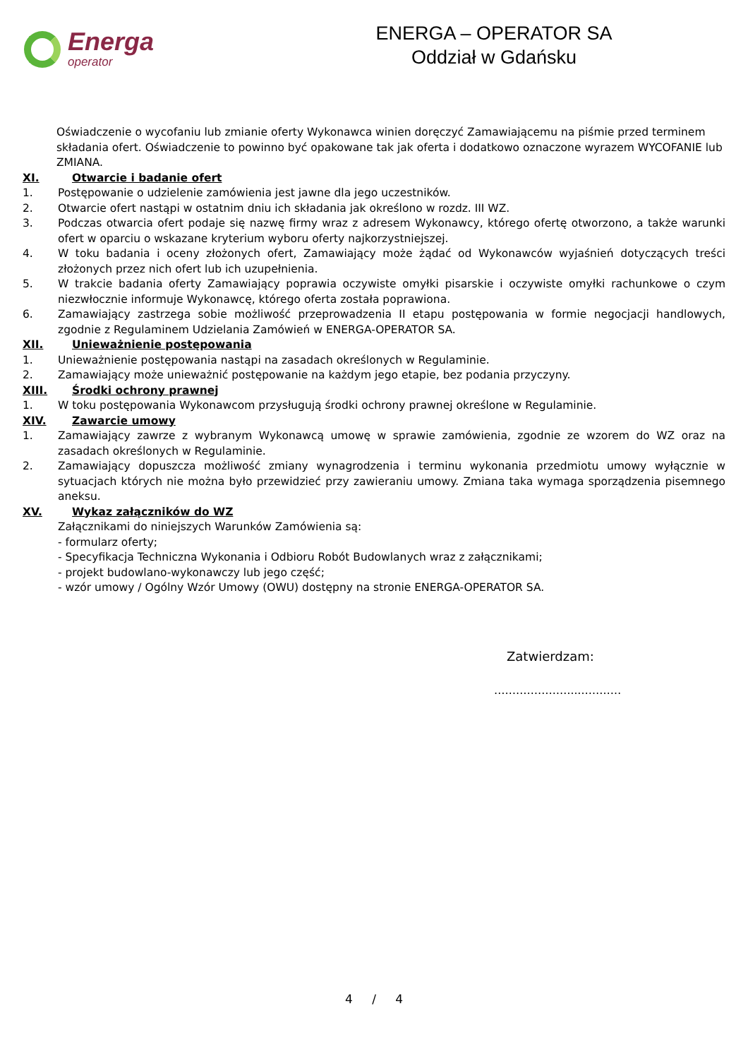Energa
operator
ENERGA – OPERATOR SA
Oddział w Gdańsku
Oświadczenie o wycofaniu lub zmianie oferty Wykonawca winien doręczyć Zamawiającemu na piśmie przed terminem składania ofert. Oświadczenie to powinno być opakowane tak jak oferta i dodatkowo oznaczone wyrazem WYCOFANIE lub ZMIANA.
XI. Otwarcie i badanie ofert
1. Postępowanie o udzielenie zamówienia jest jawne dla jego uczestników.
2. Otwarcie ofert nastąpi w ostatnim dniu ich składania jak określono w rozdz. III WZ.
3. Podczas otwarcia ofert podaje się nazwę firmy wraz z adresem Wykonawcy, którego ofertę otworzono, a także warunki ofert w oparciu o wskazane kryterium wyboru oferty najkorzystniejszej.
4. W toku badania i oceny złożonych ofert, Zamawiający może żądać od Wykonawców wyjaśnień dotyczących treści złożonych przez nich ofert lub ich uzupełnienia.
5. W trakcie badania oferty Zamawiający poprawia oczywiste omyłki pisarskie i oczywiste omyłki rachunkowe o czym niezwłocznie informuje Wykonawcę, którego oferta została poprawiona.
6. Zamawiający zastrzega sobie możliwość przeprowadzenia II etapu postępowania w formie negocjacji handlowych, zgodnie z Regulaminem Udzielania Zamówień w ENERGA-OPERATOR SA.
XII. Unieważnienie postępowania
1. Unieważnienie postępowania nastąpi na zasadach określonych w Regulaminie.
2. Zamawiający może unieważnić postępowanie na każdym jego etapie, bez podania przyczyny.
XIII. Środki ochrony prawnej
1. W toku postępowania Wykonawcom przysługują środki ochrony prawnej określone w Regulaminie.
XIV. Zawarcie umowy
1. Zamawiający zawrze z wybranym Wykonawcą umowę w sprawie zamówienia, zgodnie ze wzorem do WZ oraz na zasadach określonych w Regulaminie.
2. Zamawiający dopuszcza możliwość zmiany wynagrodzenia i terminu wykonania przedmiotu umowy wyłącznie w sytuacjach których nie można było przewidzieć przy zawieraniu umowy. Zmiana taka wymaga sporządzenia pisemnego aneksu.
XV. Wykaz załączników do WZ
Załącznikami do niniejszych Warunków Zamówienia są:
- formularz oferty;
- Specyfikacja Techniczna Wykonania i Odbioru Robót Budowlanych wraz z załącznikami;
- projekt budowlano-wykonawczy lub jego część;
- wzór umowy / Ogólny Wzór Umowy (OWU) dostępny na stronie ENERGA-OPERATOR SA.
Zatwierdzam:
…………………..…………
4 / 4